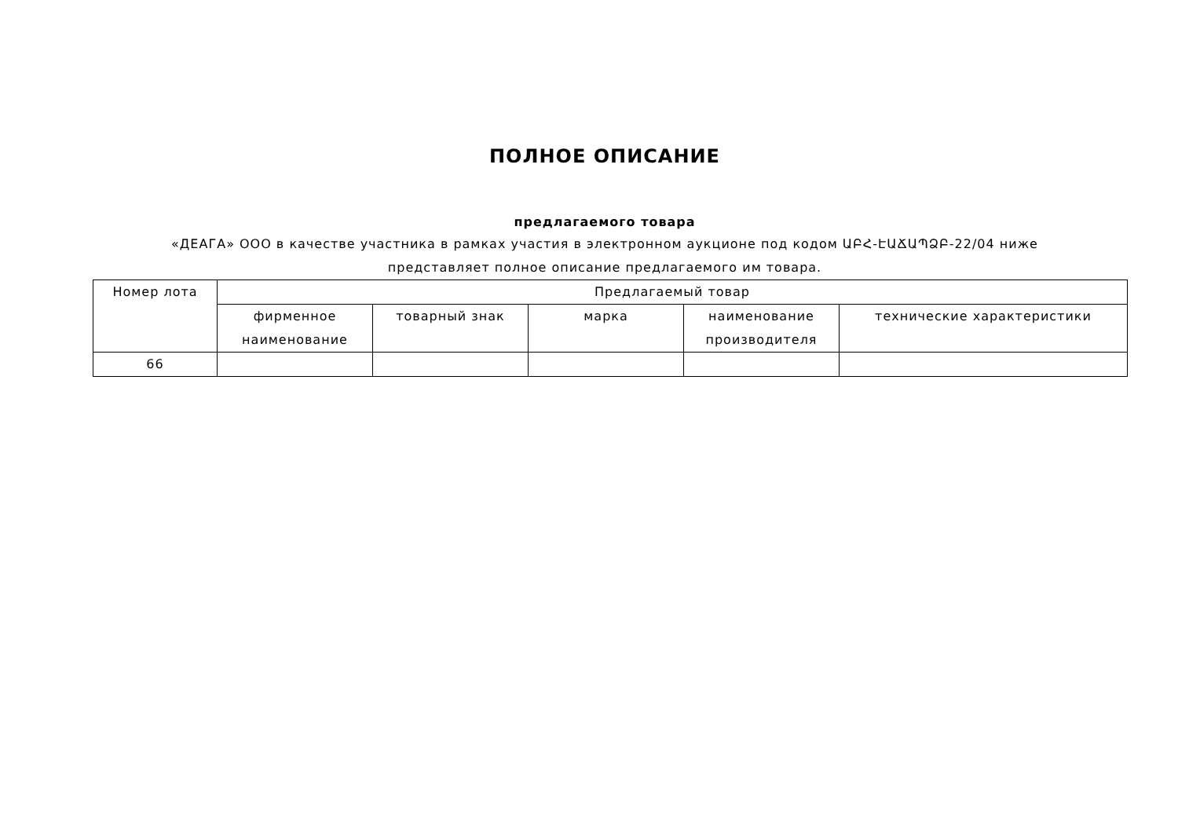ПОЛНОЕ ОПИСАНИЕ
предлагаемого товара
«ДЕАГА» ООО в качестве участника в рамках участия в электронном аукционе под кодом ԱԲՀ-ԷԱՃԱՊՁԲ-22/04 ниже представляет полное описание предлагаемого им товара.
| Номер лота | Предлагаемый товар | | | | |
| --- | --- | --- | --- | --- | --- |
| | фирменное наименование | товарный знак | марка | наименование производителя | технические характеристики |
| 66 | | | | | |